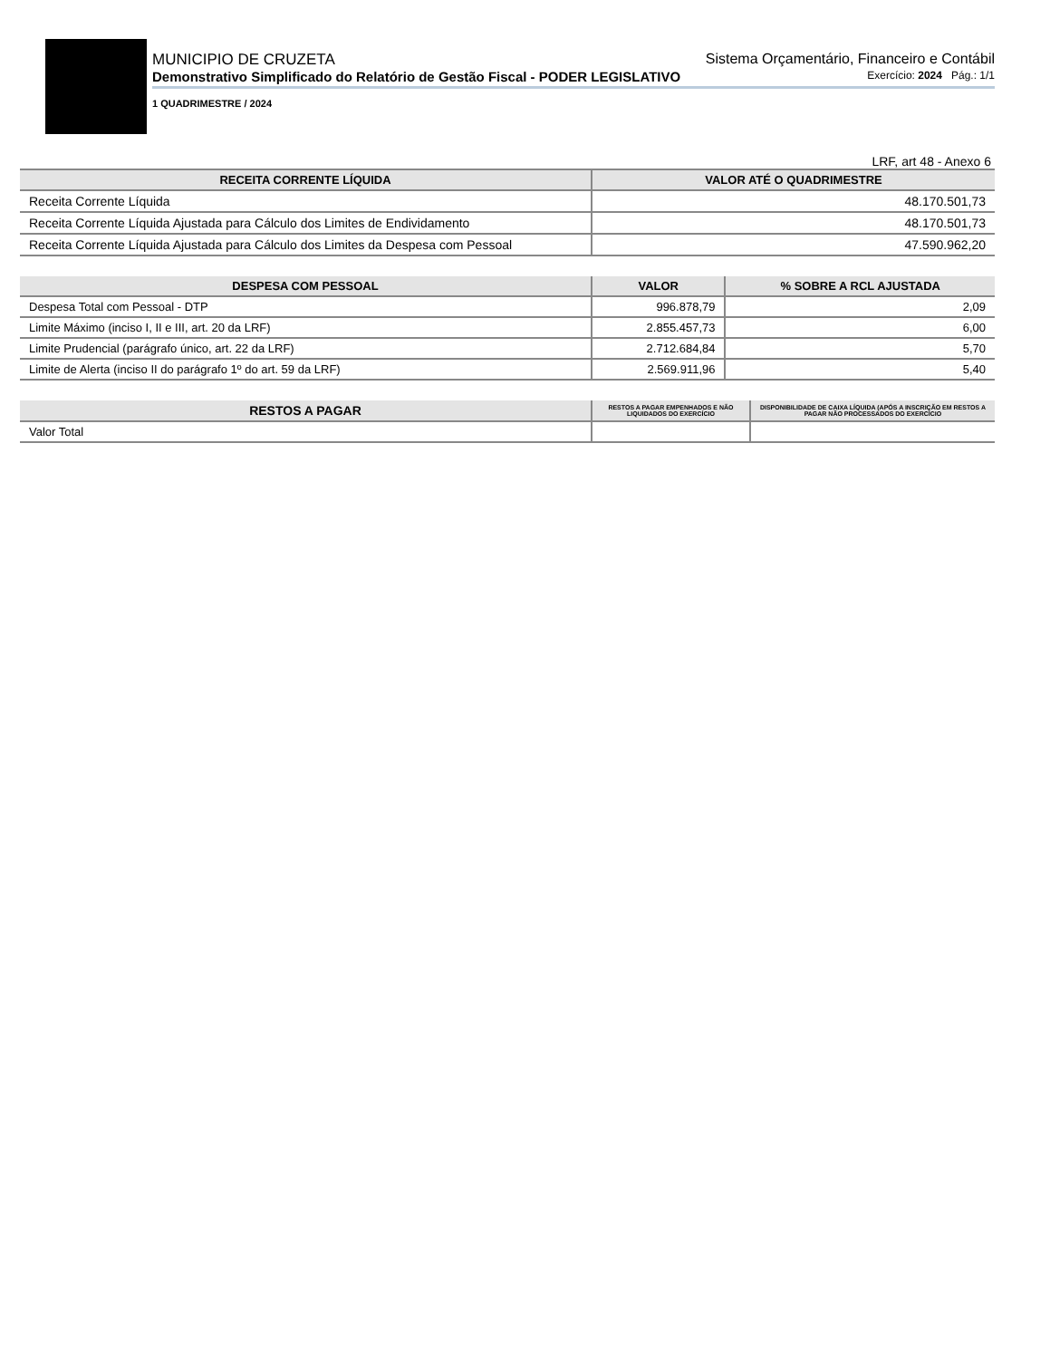MUNICIPIO DE CRUZETA Sistema Orçamentário, Financeiro e Contábil
Demonstrativo Simplificado do Relatório de Gestão Fiscal - PODER LEGISLATIVO Exercício: 2024 Pág.: 1/1
1 QUADRIMESTRE / 2024
LRF, art 48 - Anexo 6
| RECEITA CORRENTE LÍQUIDA | VALOR ATÉ O QUADRIMESTRE |
| --- | --- |
| Receita Corrente Líquida | 48.170.501,73 |
| Receita Corrente Líquida Ajustada para Cálculo dos Limites de Endividamento | 48.170.501,73 |
| Receita Corrente Líquida Ajustada para Cálculo dos Limites da Despesa com Pessoal | 47.590.962,20 |
| DESPESA COM PESSOAL | VALOR | % SOBRE A RCL AJUSTADA |
| --- | --- | --- |
| Despesa Total com Pessoal - DTP | 996.878,79 | 2,09 |
| Limite Máximo (inciso I, II e III, art. 20 da LRF) | 2.855.457,73 | 6,00 |
| Limite Prudencial (parágrafo único, art. 22 da LRF) | 2.712.684,84 | 5,70 |
| Limite de Alerta (inciso II do parágrafo 1º do art. 59 da LRF) | 2.569.911,96 | 5,40 |
| RESTOS A PAGAR | RESTOS A PAGAR EMPENHADOS E NÃO LIQUIDADOS DO EXERCÍCIO | DISPONIBILIDADE DE CAIXA LÍQUIDA (APÓS A INSCRIÇÃO EM RESTOS A PAGAR NÃO PROCESSADOS DO EXERCÍCIO |
| --- | --- | --- |
| Valor Total | | |